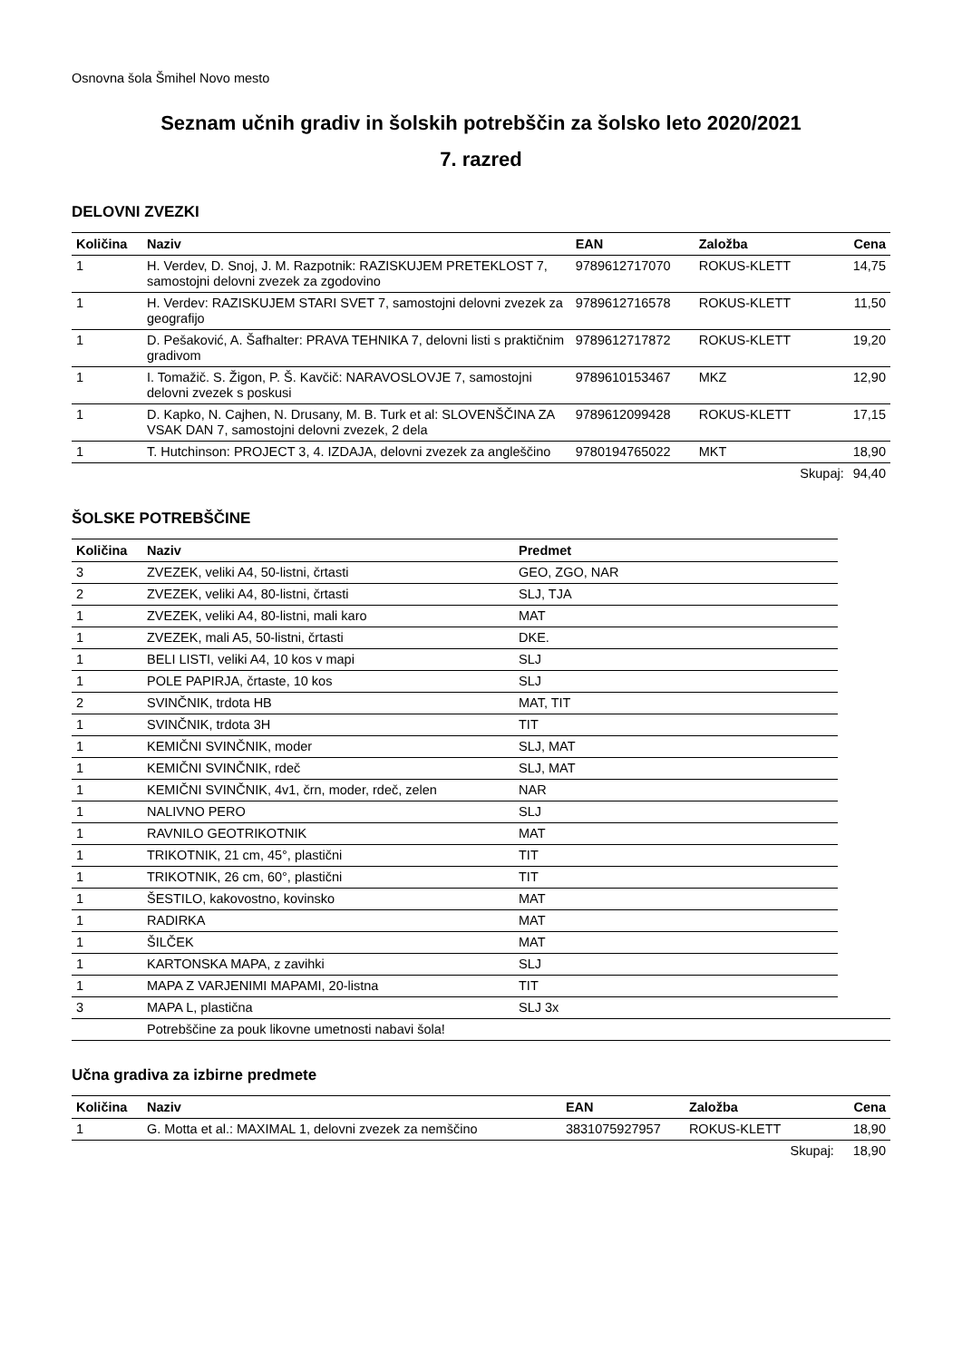Osnovna šola Šmihel Novo mesto
Seznam učnih gradiv in šolskih potrebščin za šolsko leto 2020/2021
7. razred
DELOVNI ZVEZKI
| Količina | Naziv | EAN | Založba | Cena |
| --- | --- | --- | --- | --- |
| 1 | H. Verdev, D. Snoj, J. M. Razpotnik: RAZISKUJEM PRETEKLOST 7, samostojni delovni zvezek za zgodovino | 9789612717070 | ROKUS-KLETT | 14,75 |
| 1 | H. Verdev: RAZISKUJEM STARI SVET 7, samostojni delovni zvezek za geografijo | 9789612716578 | ROKUS-KLETT | 11,50 |
| 1 | D. Pešaković, A. Šafhalter: PRAVA TEHNIKA 7, delovni listi s praktičnim gradivom | 9789612717872 | ROKUS-KLETT | 19,20 |
| 1 | I. Tomažič. S. Žigon, P. Š. Kavčič: NARAVOSLOVJE 7, samostojni delovni zvezek s poskusi | 9789610153467 | MKZ | 12,90 |
| 1 | D. Kapko, N. Cajhen, N. Drusany, M. B. Turk et al: SLOVENŠČINA ZA VSAK DAN 7, samostojni delovni zvezek, 2 dela | 9789612099428 | ROKUS-KLETT | 17,15 |
| 1 | T. Hutchinson: PROJECT 3, 4. IZDAJA, delovni zvezek za angleščino | 9780194765022 | MKT | 18,90 |
| | | | Skupaj: | 94,40 |
ŠOLSKE POTREBŠČINE
| Količina | Naziv | Predmet | |
| --- | --- | --- | --- |
| 3 | ZVEZEK, veliki A4, 50-listni, črtasti | GEO, ZGO, NAR | |
| 2 | ZVEZEK, veliki A4, 80-listni, črtasti | SLJ, TJA | |
| 1 | ZVEZEK, veliki A4, 80-listni, mali karo | MAT | |
| 1 | ZVEZEK, mali A5, 50-listni, črtasti | DKE. | |
| 1 | BELI LISTI, veliki A4, 10 kos v mapi | SLJ | |
| 1 | POLE PAPIRJA, črtaste, 10 kos | SLJ | |
| 2 | SVINČNIK, trdota HB | MAT, TIT | |
| 1 | SVINČNIK, trdota 3H | TIT | |
| 1 | KEMIČNI SVINČNIK, moder | SLJ, MAT | |
| 1 | KEMIČNI SVINČNIK, rdeč | SLJ, MAT | |
| 1 | KEMIČNI SVINČNIK, 4v1, črn, moder, rdeč, zelen | NAR | |
| 1 | NALIVNO PERO | SLJ | |
| 1 | RAVNILO GEOTRIKOTNIK | MAT | |
| 1 | TRIKOTNIK, 21 cm, 45°, plastični | TIT | |
| 1 | TRIKOTNIK, 26 cm, 60°, plastični | TIT | |
| 1 | ŠESTILO, kakovostno, kovinsko | MAT | |
| 1 | RADIRKA | MAT | |
| 1 | ŠILČEK | MAT | |
| 1 | KARTONSKA MAPA, z zavihki | SLJ | |
| 1 | MAPA Z VARJENIMI MAPAMI, 20-listna | TIT | |
| 3 | MAPA L, plastična | SLJ 3x | |
| | Potrebščine za pouk likovne umetnosti nabavi šola! | | |
Učna gradiva za izbirne predmete
| Količina | Naziv | EAN | Založba | Cena |
| --- | --- | --- | --- | --- |
| 1 | G. Motta et al.: MAXIMAL 1, delovni zvezek za nemščino | 3831075927957 | ROKUS-KLETT | 18,90 |
| | | | Skupaj: | 18,90 |